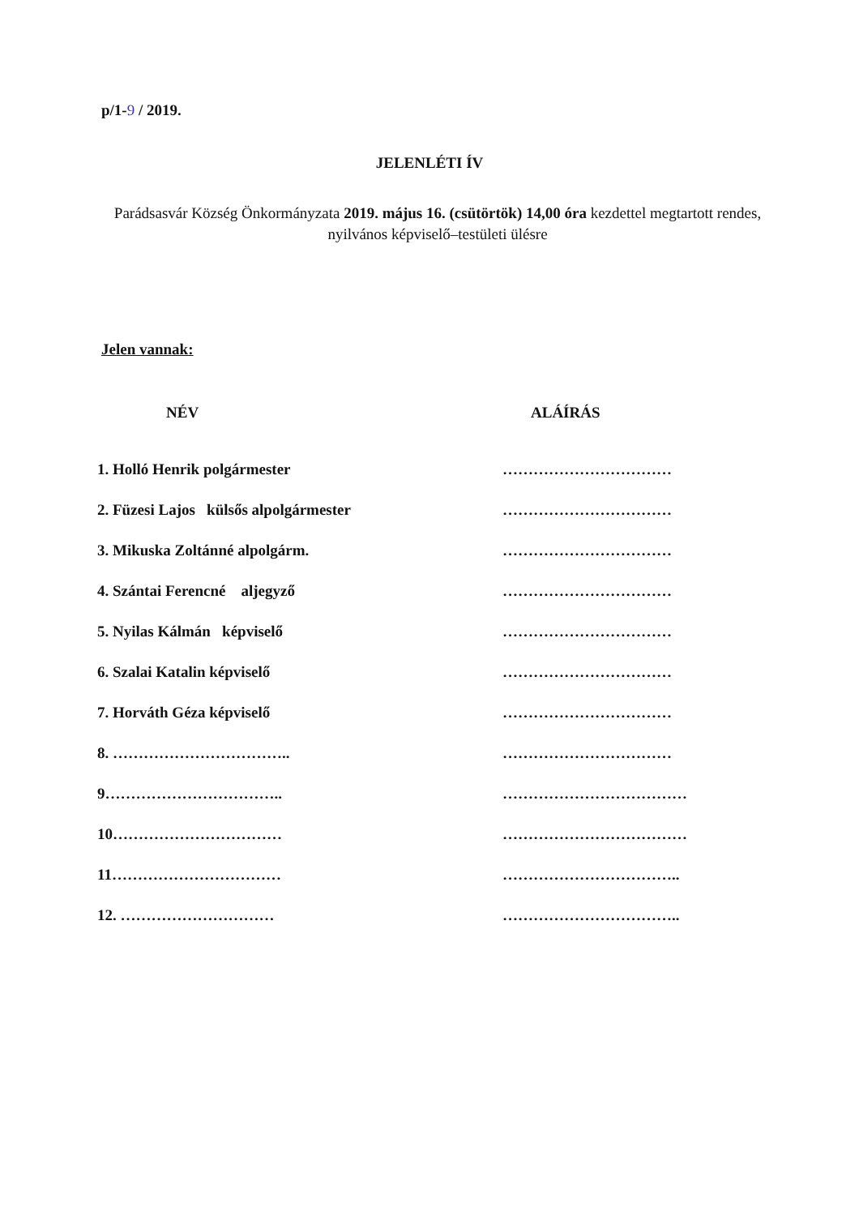p/1-9 / 2019.
JELENLÉTI ÍV
Parádsasvár Község Önkormányzata 2019. május 16. (csütörtök) 14,00 óra kezdettel megtartott rendes, nyilvános képviselő–testületi ülésre
Jelen vannak:
| NÉV | ALÁÍRÁS |
| --- | --- |
| 1. Holló Henrik polgármester | …………………………… |
| 2. Füzesi Lajos külsős alpolgármester | …………………………… |
| 3. Mikuska Zoltánné alpolgárm. | …………………………… |
| 4. Szántai Ferencné aljegyző | …………………………… |
| 5. Nyilas Kálmán képviselő | …………………………… |
| 6. Szalai Katalin képviselő | …………………………… |
| 7. Horváth Géza képviselő | …………………………… |
| 8. …………………………….. | …………………………… |
| 9…………………………….. | ……………………………… |
| 10…………………………… | ……………………………… |
| 11…………………………… | …………………………….. |
| 12. ………………………… | …………………………….. |